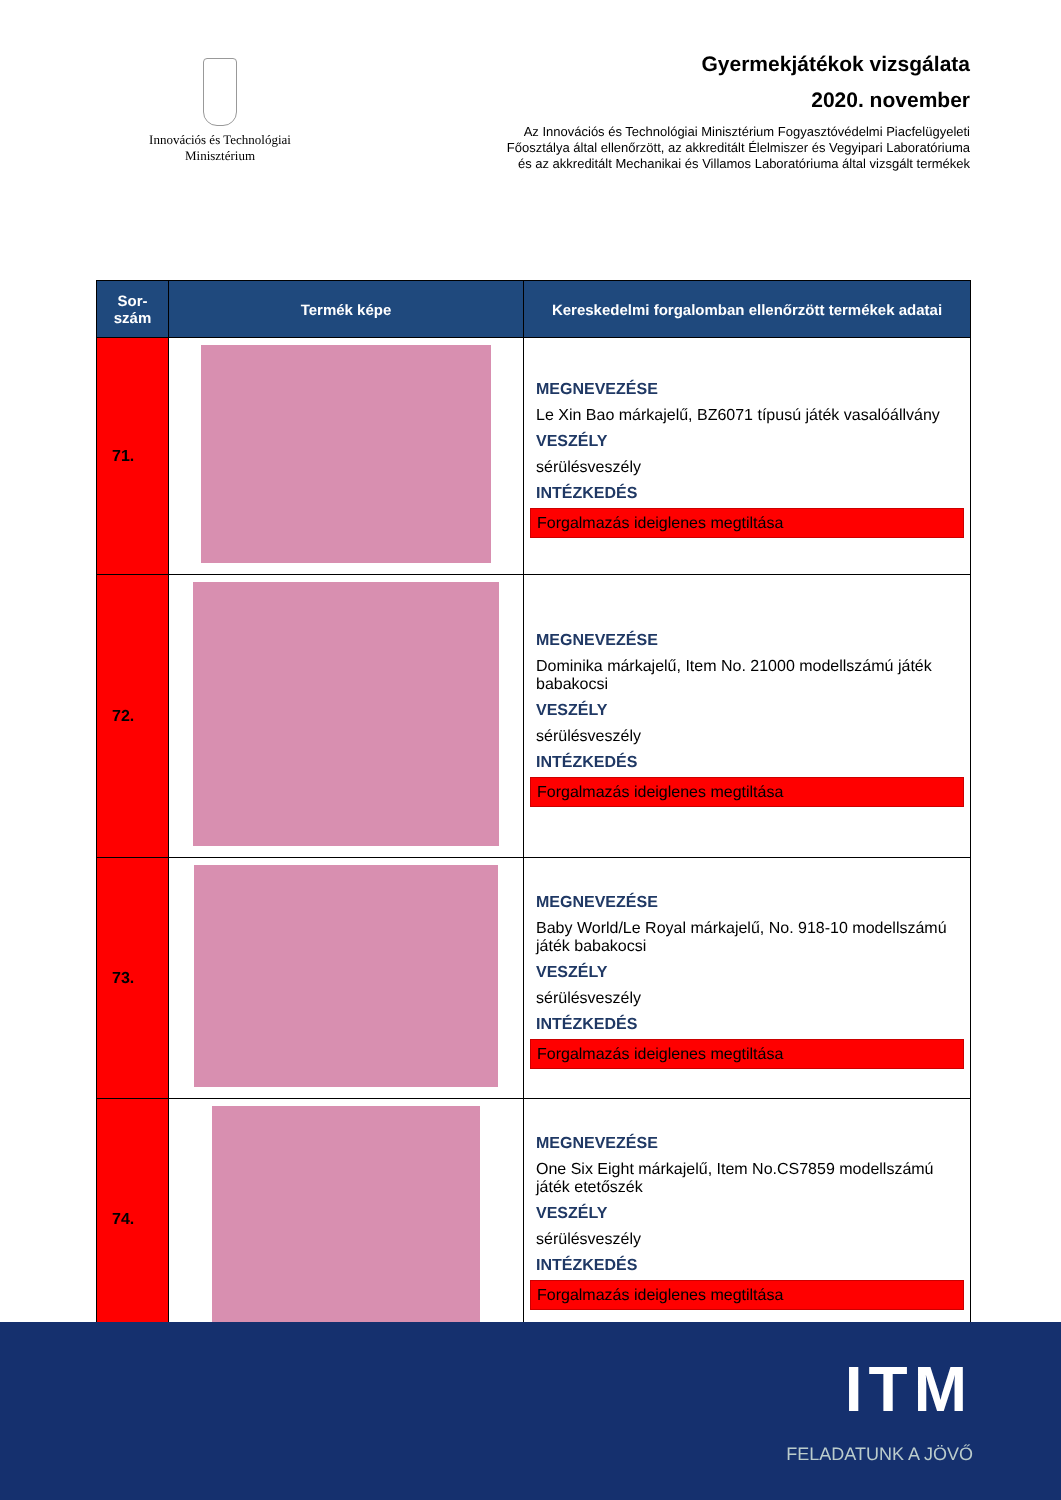Innovációs és Technológiai
Minisztérium
Gyermekjátékok vizsgálata
2020. november
Az Innovációs és Technológiai Minisztérium Fogyasztóvédelmi Piacfelügyeleti
Főosztálya által ellenőrzött, az akkreditált Élelmiszer és Vegyipari Laboratóriuma
és az akkreditált Mechanikai és Villamos Laboratóriuma által vizsgált termékek
| Sor- szám | Termék képe | Kereskedelmi forgalomban ellenőrzött termékek adatai |
| --- | --- | --- |
| 71. | | MEGNEVEZÉSE Le Xin Bao márkajelű, BZ6071 típusú játék vasalóállvány VESZÉLY sérülésveszély INTÉZKEDÉS Forgalmazás ideiglenes megtiltása |
| 72. | | MEGNEVEZÉSE Dominika márkajelű, Item No. 21000 modellszámú játék babakocsi VESZÉLY sérülésveszély INTÉZKEDÉS Forgalmazás ideiglenes megtiltása |
| 73. | | MEGNEVEZÉSE Baby World/Le Royal márkajelű, No. 918-10 modellszámú játék babakocsi VESZÉLY sérülésveszély INTÉZKEDÉS Forgalmazás ideiglenes megtiltása |
| 74. | | MEGNEVEZÉSE One Six Eight márkajelű, Item No.CS7859 modellszámú játék etetőszék VESZÉLY sérülésveszély INTÉZKEDÉS Forgalmazás ideiglenes megtiltása |
ITM
FELADATUNK A JÖVŐ